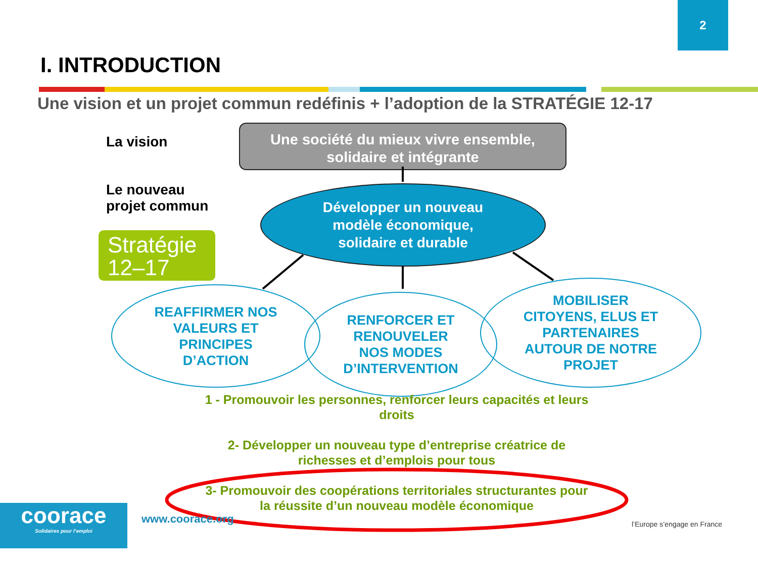2
I. INTRODUCTION
Une vision et un projet commun redéfinis + l’adoption de la STRATÉGIE 12-17
La vision
Le nouveau
projet commun
Stratégie
12–17
Une société du mieux vivre ensemble,
solidaire et intégrante
Développer un nouveau
modèle économique,
solidaire et durable
REAFFIRMER NOS
VALEURS ET
PRINCIPES
D’ACTION
RENFORCER ET
RENOUVELER
NOS MODES
D’INTERVENTION
MOBILISER
CITOYENS, ELUS ET
PARTENAIRES
AUTOUR DE NOTRE
PROJET
1 - Promouvoir les personnes, renforcer leurs capacités et leurs droits
2- Développer un nouveau type d’entreprise créatrice de richesses et d’emplois pour tous
3- Promouvoir des coopérations territoriales structurantes pour la réussite d’un nouveau modèle économique
coorace
Solidaires pour l’emploi
www.coorace.org l’Europe s’engage en France